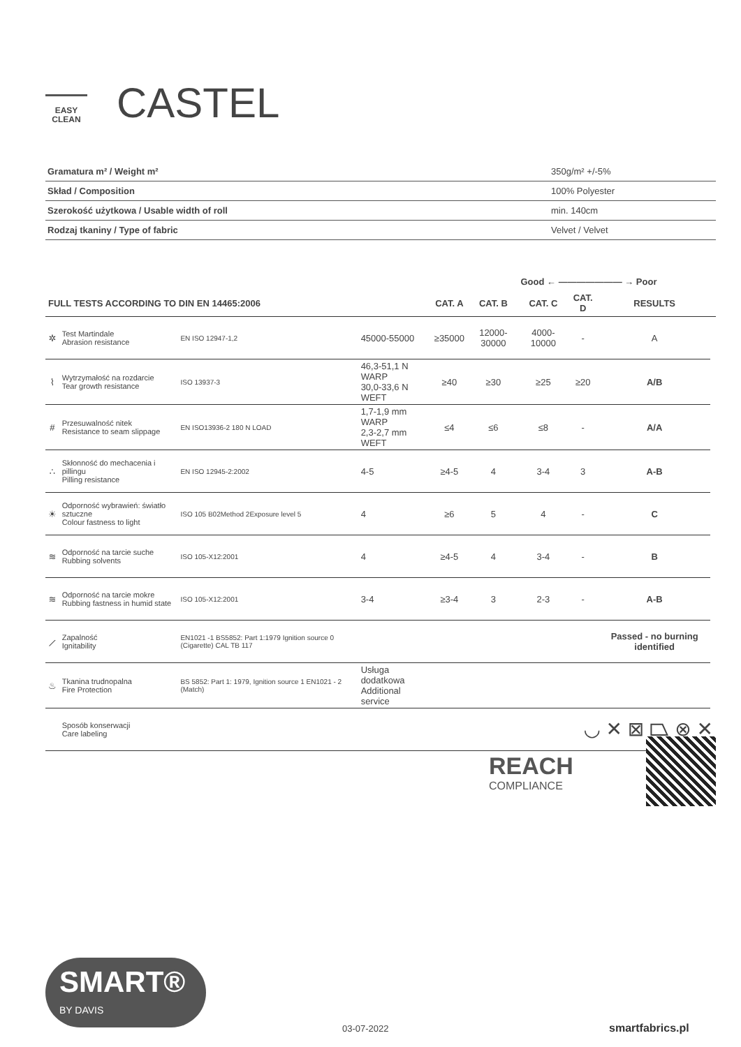EASY
CLEAN
CASTEL
| Gramatura m² / Weight m² | 350g/m² +/-5% |
| Skład / Composition | 100% Polyester |
| Szerokość użytkowa / Usable width of roll | min. 140cm |
| Rodzaj tkaniny / Type of fabric | Velvet / Velvet |
| | | | | | Good ← ——————— → Poor | | | | |
| --- | --- | --- | --- | --- | --- | --- | --- | --- | --- |
| FULL TESTS ACCORDING TO DIN EN 14465:2006 | | | | CAT. A | CAT. B | CAT. C | CAT. D | RESULTS | |
| ✲ | Test Martindale Abrasion resistance | EN ISO 12947-1,2 | 45000-55000 | ≥35000 | 12000-30000 | 4000-10000 | - | A | |
| ⌇ | Wytrzymałość na rozdarcie Tear growth resistance | ISO 13937-3 | 46,3-51,1 N WARP 30,0-33,6 N WEFT | ≥40 | ≥30 | ≥25 | ≥20 | A/B | |
| # | Przesuwalność nitek Resistance to seam slippage | EN ISO13936-2 180 N LOAD | 1,7-1,9 mm WARP 2,3-2,7 mm WEFT | ≤4 | ≤6 | ≤8 | - | A/A | |
| ∴ | Skłonność do mechacenia i pillingu Pilling resistance | EN ISO 12945-2:2002 | 4-5 | ≥4-5 | 4 | 3-4 | 3 | A-B | |
| ☀ | Odporność wybrawień: światło sztuczne Colour fastness to light | ISO 105 B02Method 2Exposure level 5 | 4 | ≥6 | 5 | 4 | - | C | |
| ≋ | Odporność na tarcie suche Rubbing solvents | ISO 105-X12:2001 | 4 | ≥4-5 | 4 | 3-4 | - | B | |
| ≋ | Odporność na tarcie mokre Rubbing fastness in humid state | ISO 105-X12:2001 | 3-4 | ≥3-4 | 3 | 2-3 | - | A-B | |
| ⟋ | Zapalność Ignitability | EN1021 -1 BS5852: Part 1:1979 Ignition source 0 (Cigarette) CAL TB 117 | | | | | | Passed - no burning identified | |
| ♨ | Tkanina trudnopalna Fire Protection | BS 5852: Part 1: 1979, Ignition source 1 EN1021 - 2 (Match) | Usługa dodatkowa Additional service | | | | | | |
| | Sposób konserwacji Care labeling | ◡ ✕ ⊠ ⏢ ⊗ ✕ | | | | | | | |
REACH
COMPLIANCE
SMART®
BY DAVIS
03-07-2022 smartfabrics.pl